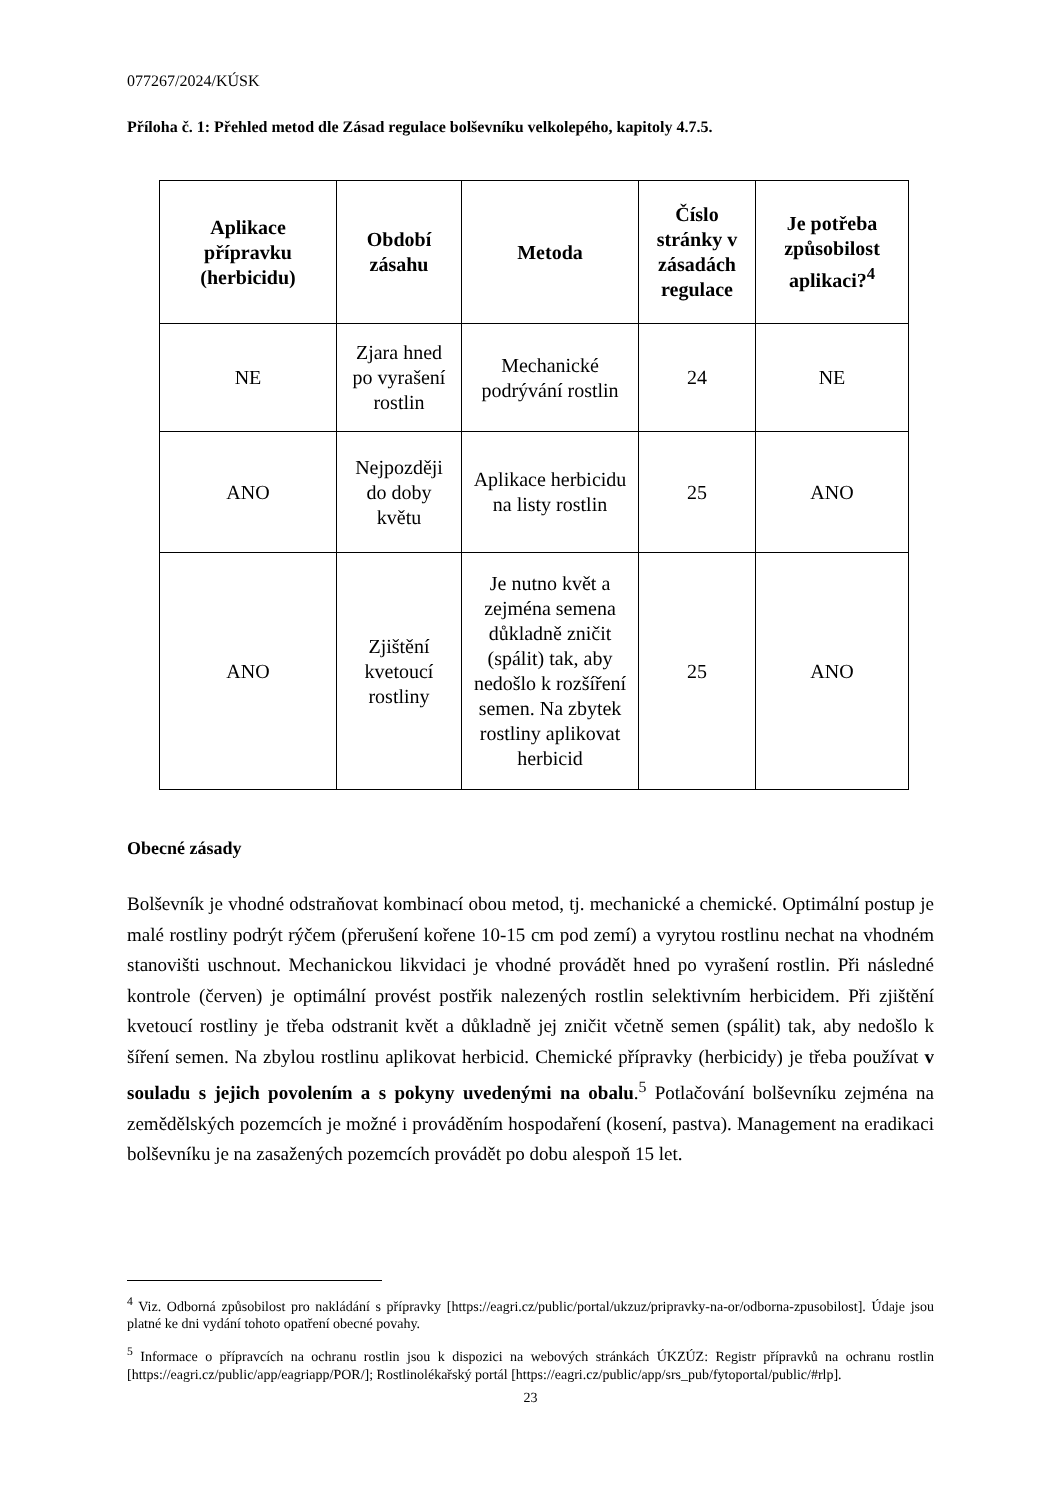077267/2024/KÚSK
Příloha č. 1: Přehled metod dle Zásad regulace bolševníku velkolepého, kapitoly 4.7.5.
| Aplikace přípravku (herbicidu) | Období zásahu | Metoda | Číslo stránky v zásadách regulace | Je potřeba způsobilost aplikaci?<sup>4</sup> |
| --- | --- | --- | --- | --- |
| NE | Zjara hned po vyrašení rostlin | Mechanické podrývání rostlin | 24 | NE |
| ANO | Nejpozději do doby květu | Aplikace herbicidu na listy rostlin | 25 | ANO |
| ANO | Zjištění kvetoucí rostliny | Je nutno květ a zejména semena důkladně zničit (spálit) tak, aby nedošlo k rozšíření semen. Na zbytek rostliny aplikovat herbicid | 25 | ANO |
Obecné zásady
Bolševník je vhodné odstraňovat kombinací obou metod, tj. mechanické a chemické. Optimální postup je malé rostliny podrýt rýčem (přerušení kořene 10-15 cm pod zemí) a vyrytou rostlinu nechat na vhodném stanovišti uschnout. Mechanickou likvidaci je vhodné provádět hned po vyrašení rostlin. Při následné kontrole (červen) je optimální provést postřik nalezených rostlin selektivním herbicidem. Při zjištění kvetoucí rostliny je třeba odstranit květ a důkladně jej zničit včetně semen (spálit) tak, aby nedošlo k šíření semen. Na zbylou rostlinu aplikovat herbicid. Chemické přípravky (herbicidy) je třeba používat v souladu s jejich povolením a s pokyny uvedenými na obalu.<sup>5</sup> Potlačování bolševníku zejména na zemědělských pozemcích je možné i prováděním hospodaření (kosení, pastva). Management na eradikaci bolševníku je na zasažených pozemcích provádět po dobu alespoň 15 let.
<sup>4</sup> Viz. Odborná způsobilost pro nakládání s přípravky [https://eagri.cz/public/portal/ukzuz/pripravky-na-or/odborna-zpusobilost]. Údaje jsou platné ke dni vydání tohoto opatření obecné povahy.
<sup>5</sup> Informace o přípravcích na ochranu rostlin jsou k dispozici na webových stránkách ÚKZÚZ: Registr přípravků na ochranu rostlin [https://eagri.cz/public/app/eagriapp/POR/]; Rostlinolékařský portál [https://eagri.cz/public/app/srs_pub/fytoportal/public/#rlp].
23